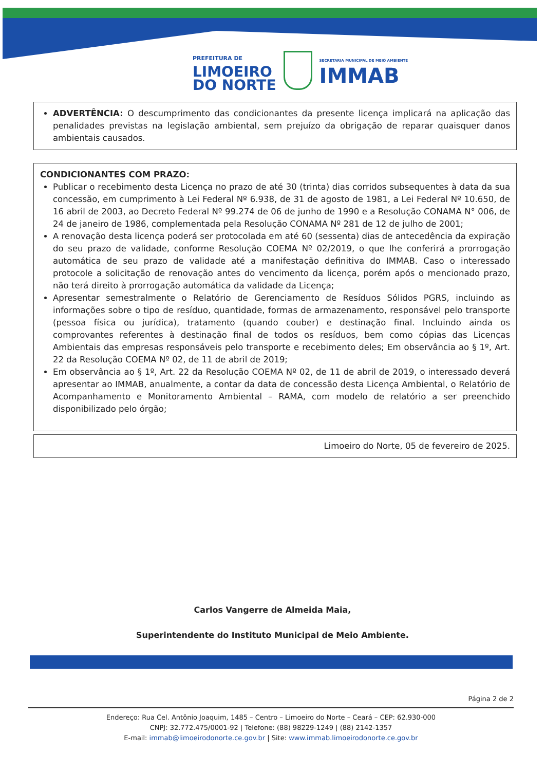PREFEITURA DE
LIMOEIRO
DO NORTE
SECRETARIA MUNICIPAL DE MEIO AMBIENTE
IMMAB
ADVERTÊNCIA: O descumprimento das condicionantes da presente licença implicará na aplicação das penalidades previstas na legislação ambiental, sem prejuízo da obrigação de reparar quaisquer danos ambientais causados.
CONDICIONANTES COM PRAZO:
Publicar o recebimento desta Licença no prazo de até 30 (trinta) dias corridos subsequentes à data da sua concessão, em cumprimento à Lei Federal Nº 6.938, de 31 de agosto de 1981, a Lei Federal Nº 10.650, de 16 abril de 2003, ao Decreto Federal Nº 99.274 de 06 de junho de 1990 e a Resolução CONAMA N° 006, de 24 de janeiro de 1986, complementada pela Resolução CONAMA Nº 281 de 12 de julho de 2001;
A renovação desta licença poderá ser protocolada em até 60 (sessenta) dias de antecedência da expiração do seu prazo de validade, conforme Resolução COEMA Nº 02/2019, o que lhe conferirá a prorrogação automática de seu prazo de validade até a manifestação definitiva do IMMAB. Caso o interessado protocole a solicitação de renovação antes do vencimento da licença, porém após o mencionado prazo, não terá direito à prorrogação automática da validade da Licença;
Apresentar semestralmente o Relatório de Gerenciamento de Resíduos Sólidos PGRS, incluindo as informações sobre o tipo de resíduo, quantidade, formas de armazenamento, responsável pelo transporte (pessoa física ou jurídica), tratamento (quando couber) e destinação final. Incluindo ainda os comprovantes referentes à destinação final de todos os resíduos, bem como cópias das Licenças Ambientais das empresas responsáveis pelo transporte e recebimento deles; Em observância ao § 1º, Art. 22 da Resolução COEMA Nº 02, de 11 de abril de 2019;
Em observância ao § 1º, Art. 22 da Resolução COEMA Nº 02, de 11 de abril de 2019, o interessado deverá apresentar ao IMMAB, anualmente, a contar da data de concessão desta Licença Ambiental, o Relatório de Acompanhamento e Monitoramento Ambiental – RAMA, com modelo de relatório a ser preenchido disponibilizado pelo órgão;
Limoeiro do Norte, 05 de fevereiro de 2025.
Carlos Vangerre de Almeida Maia,
Superintendente do Instituto Municipal de Meio Ambiente.
Página 2 de 2
Endereço: Rua Cel. Antônio Joaquim, 1485 – Centro – Limoeiro do Norte – Ceará – CEP: 62.930-000
CNPJ: 32.772.475/0001-92 | Telefone: (88) 98229-1249 | (88) 2142-1357
E-mail: immab@limoeirodonorte.ce.gov.br | Site: www.immab.limoeirodonorte.ce.gov.br